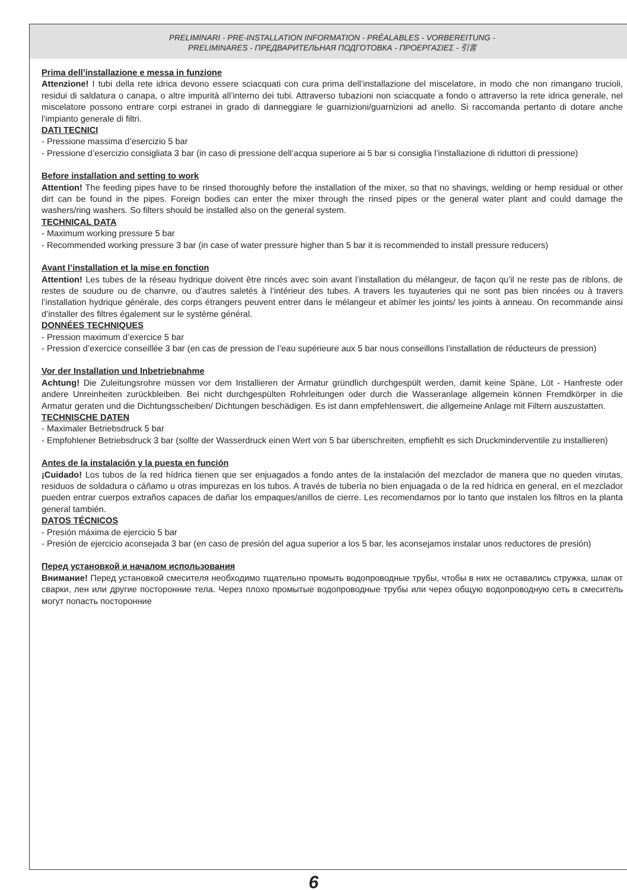PRELIMINARI - PRE-INSTALLATION INFORMATION - PRÉALABLES - VORBEREITUNG -
PRELIMINARES - ПРЕДВАРИТЕЛЬНАЯ ПОДГОТОВКА - ΠΡΟΕΡΓΑΣΙΕΣ - 引言
Prima dell’installazione e messa in funzione
Attenzione! I tubi della rete idrica devono essere sciacquati con cura prima dell’installazione del miscelatore, in modo che non rimangano trucioli, residui di saldatura o canapa, o altre impurità all’interno dei tubi. Attraverso tubazioni non sciacquate a fondo o attraverso la rete idrica generale, nel miscelatore possono entrare corpi estranei in grado di danneggiare le guarnizioni/guarnizioni ad anello. Si raccomanda pertanto di dotare anche l’impianto generale di filtri.
DATI TECNICI
- Pressione massima d’esercizio 5 bar
- Pressione d’esercizio consigliata 3 bar (in caso di pressione dell’acqua superiore ai 5 bar si consiglia l’installazione di riduttori di pressione)
Before installation and setting to work
Attention! The feeding pipes have to be rinsed thoroughly before the installation of the mixer, so that no shavings, welding or hemp residual or other dirt can be found in the pipes. Foreign bodies can enter the mixer through the rinsed pipes or the general water plant and could damage the washers/ring washers. So filters should be installed also on the general system.
TECHNICAL DATA
- Maximum working pressure 5 bar
- Recommended working pressure 3 bar (in case of water pressure higher than 5 bar it is recommended to install pressure reducers)
Avant l’installation et la mise en fonction
Attention! Les tubes de la réseau hydrique doivent être rincés avec soin avant l’installation du mélangeur, de façon qu’il ne reste pas de riblons, de restes de soudure ou de chanvre, ou d’autres saletés à l’intérieur des tubes. A travers les tuyauteries qui ne sont pas bien rincées ou à travers l’installation hydrique générale, des corps étrangers peuvent entrer dans le mélangeur et abîmer les joints/ les joints à anneau. On recommande ainsi d’installer des filtres également sur le système général.
DONNÉES TECHNIQUES
- Pression maximum d’exercice 5 bar
- Pression d’exercice conseillée 3 bar (en cas de pression de l’eau supérieure aux 5 bar nous conseillons l’installation de réducteurs de pression)
Vor der Installation und Inbetriebnahme
Achtung! Die Zuleitungsrohre müssen vor dem Installieren der Armatur gründlich durchgespült werden, damit keine Späne, Löt - Hanfreste oder andere Unreinheiten zurückbleiben. Bei nicht durchgespülten Rohrleitungen oder durch die Wasseranlage allgemein können Fremdkörper in die Armatur geraten und die Dichtungsscheiben/ Dichtungen beschädigen. Es ist dann empfehlenswert, die allgemeine Anlage mit Filtern auszustatten.
TECHNISCHE DATEN
- Maximaler Betriebsdruck 5 bar
- Empfohlener Betriebsdruck 3 bar (sollte der Wasserdruck einen Wert von 5 bar überschreiten, empfiehlt es sich Druckminderventile zu installieren)
Antes de la instalación y la puesta en función
¡Cuidado! Los tubos de la red hídrica tienen que ser enjuagados a fondo antes de la instalación del mezclador de manera que no queden virutas, residuos de soldadura o cáñamo u otras impurezas en los tubos. A través de tubería no bien enjuagada o de la red hídrica en general, en el mezclador pueden entrar cuerpos extraños capaces de dañar los empaques/anillos de cierre. Les recomendamos por lo tanto que instalen los filtros en la planta general también.
DATOS TÉCNICOS
- Presión máxima de ejercicio 5 bar
- Presión de ejercicio aconsejada 3 bar (en caso de presión del agua superior a los 5 bar, les aconsejamos instalar unos reductores de presión)
Перед установкой и началом использования
Внимание! Перед установкой смесителя необходимо тщательно промыть водопроводные трубы, чтобы в них не оставались стружка, шлак от сварки, лен или другие посторонние тела. Через плохо промытые водопроводные трубы или через общую водопроводную сеть в смеситель могут попасть посторонние
6